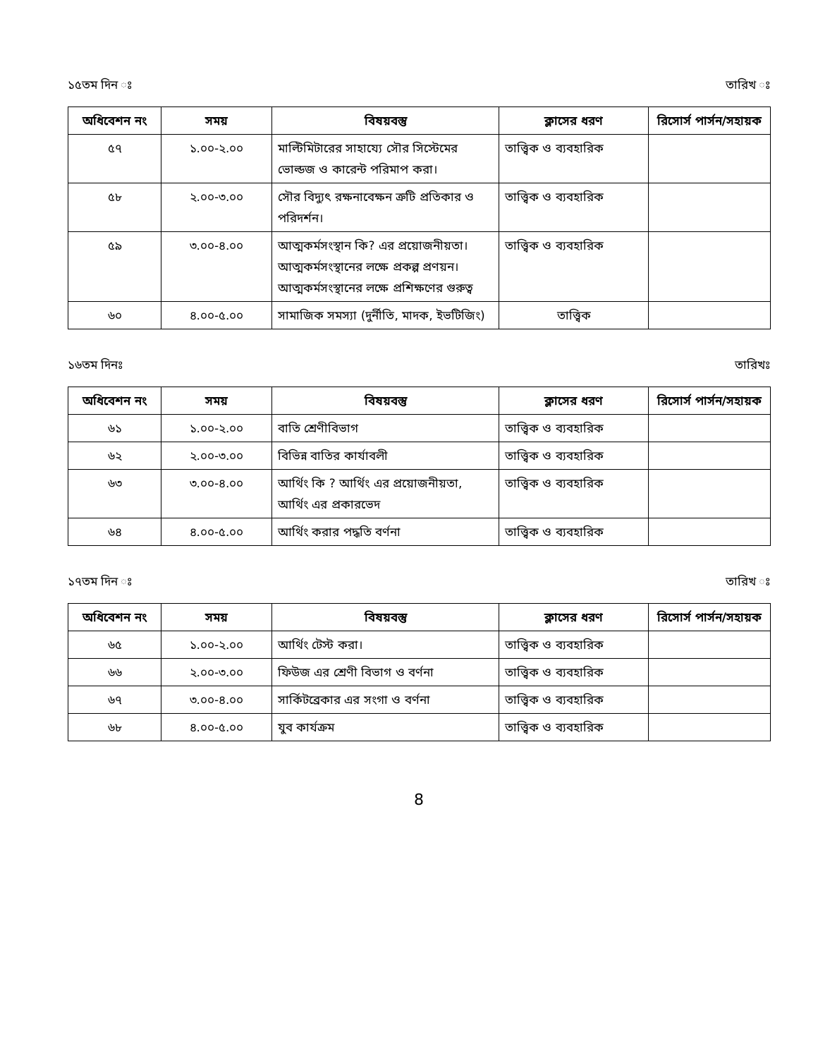১৫তম দিন ঃ তারিখ ঃ
| অধিবেশন নং | সময় | বিষয়বস্তু | ক্লাসের ধরণ | রিসোর্স পার্সন/সহায়ক |
| --- | --- | --- | --- | --- |
| ৫৭ | ১.০০-২.০০ | মাল্টিমিটারের সাহায্যে সৌর সিস্টেমের ভোল্ডজ ও কারেন্ট পরিমাপ করা। | তাত্ত্বিক ও ব্যবহারিক | |
| ৫৮ | ২.০০-৩.০০ | সৌর বিদ্যুৎ রক্ষনাবেক্ষন ত্রুটি প্রতিকার ও পরিদর্শন। | তাত্ত্বিক ও ব্যবহারিক | |
| ৫৯ | ৩.০০-৪.০০ | আত্মকর্মসংস্থান কি? এর প্রয়োজনীয়তা। আত্মকর্মসংস্থানের লক্ষে প্রকল্প প্রণয়ন। আত্মকর্মসংস্থানের লক্ষে প্রশিক্ষণের গুরুত্ব | তাত্ত্বিক ও ব্যবহারিক | |
| ৬০ | ৪.০০-৫.০০ | সামাজিক সমস্যা (দুর্নীতি, মাদক, ইভটিজিং) | তাত্ত্বিক | |
১৬তম দিনঃ তারিখঃ
| অধিবেশন নং | সময় | বিষয়বস্তু | ক্লাসের ধরণ | রিসোর্স পার্সন/সহায়ক |
| --- | --- | --- | --- | --- |
| ৬১ | ১.০০-২.০০ | বাতি শ্রেণীবিভাগ | তাত্ত্বিক ও ব্যবহারিক | |
| ৬২ | ২.০০-৩.০০ | বিভিন্ন বাতির কার্যাবলী | তাত্ত্বিক ও ব্যবহারিক | |
| ৬৩ | ৩.০০-৪.০০ | আর্থিং কি ? আর্থিং এর প্রয়োজনীয়তা, আর্থিং এর প্রকারভেদ | তাত্ত্বিক ও ব্যবহারিক | |
| ৬৪ | ৪.০০-৫.০০ | আর্থিং করার পদ্ধতি বর্ণনা | তাত্ত্বিক ও ব্যবহারিক | |
১৭তম দিন ঃ তারিখ ঃ
| অধিবেশন নং | সময় | বিষয়বস্তু | ক্লাসের ধরণ | রিসোর্স পার্সন/সহায়ক |
| --- | --- | --- | --- | --- |
| ৬৫ | ১.০০-২.০০ | আর্থিং টেস্ট করা। | তাত্ত্বিক ও ব্যবহারিক | |
| ৬৬ | ২.০০-৩.০০ | ফিউজ এর শ্রেণী বিভাগ ও বর্ণনা | তাত্ত্বিক ও ব্যবহারিক | |
| ৬৭ | ৩.০০-৪.০০ | সার্কিটব্রেকার এর সংগা ও বর্ণনা | তাত্ত্বিক ও ব্যবহারিক | |
| ৬৮ | ৪.০০-৫.০০ | যুব কার্যক্রম | তাত্ত্বিক ও ব্যবহারিক | |
8